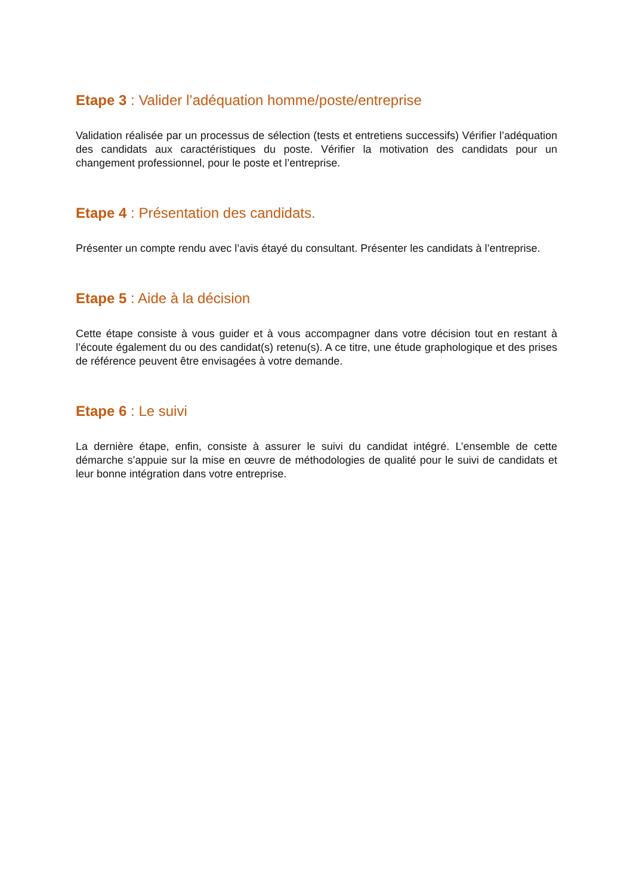Etape 3 : Valider l’adéquation homme/poste/entreprise
Validation réalisée par un processus de sélection (tests et entretiens successifs) Vérifier l’adéquation des candidats aux caractéristiques du poste. Vérifier la motivation des candidats pour un changement professionnel, pour le poste et l’entreprise.
Etape 4 : Présentation des candidats.
Présenter un compte rendu avec l’avis étayé du consultant. Présenter les candidats à l’entreprise.
Etape 5 : Aide à la décision
Cette étape consiste à vous guider et à vous accompagner dans votre décision tout en restant à l’écoute également du ou des candidat(s) retenu(s). A ce titre, une étude graphologique et des prises de référence peuvent être envisagées à votre demande.
Etape 6 : Le suivi
La dernière étape, enfin, consiste à assurer le suivi du candidat intégré. L’ensemble de cette démarche s’appuie sur la mise en œuvre de méthodologies de qualité pour le suivi de candidats et leur bonne intégration dans votre entreprise.